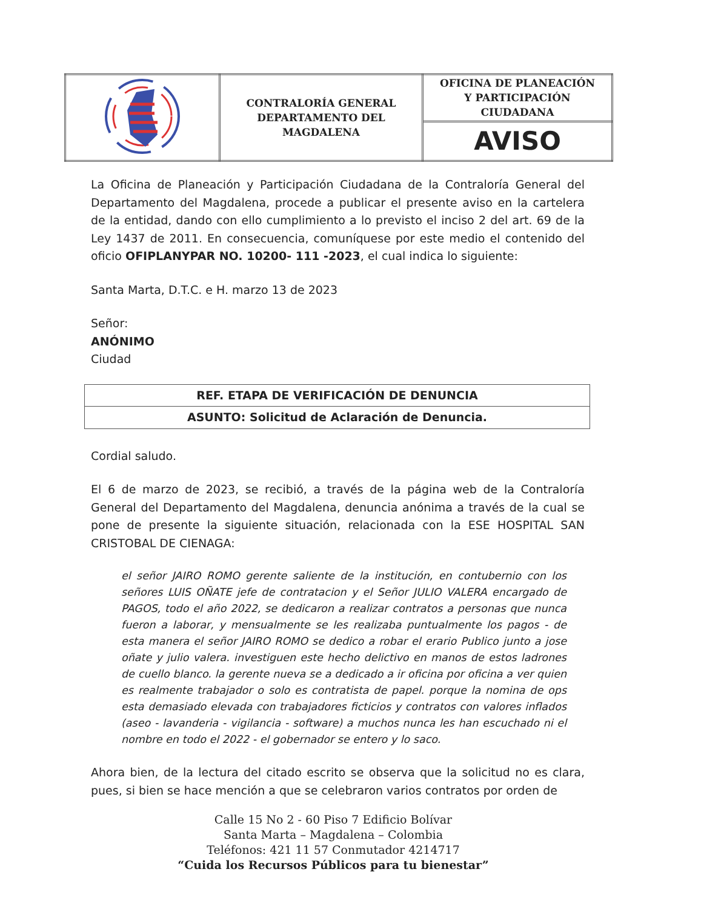| | CONTRALORÍA GENERAL DEPARTAMENTO DEL MAGDALENA | OFICINA DE PLANEACIÓN Y PARTICIPACIÓN CIUDADANA |
| | | AVISO |
La Oficina de Planeación y Participación Ciudadana de la Contraloría General del Departamento del Magdalena, procede a publicar el presente aviso en la cartelera de la entidad, dando con ello cumplimiento a lo previsto el inciso 2 del art. 69 de la Ley 1437 de 2011. En consecuencia, comuníquese por este medio el contenido del oficio OFIPLANYPAR NO. 10200- 111 -2023, el cual indica lo siguiente:
Santa Marta, D.T.C. e H. marzo 13 de 2023
Señor:
ANÓNIMO
Ciudad
| REF. ETAPA DE VERIFICACIÓN DE DENUNCIA |
| ASUNTO: Solicitud de Aclaración de Denuncia. |
Cordial saludo.
El 6 de marzo de 2023, se recibió, a través de la página web de la Contraloría General del Departamento del Magdalena, denuncia anónima a través de la cual se pone de presente la siguiente situación, relacionada con la ESE HOSPITAL SAN CRISTOBAL DE CIENAGA:
el señor JAIRO ROMO gerente saliente de la institución, en contubernio con los señores LUIS OÑATE jefe de contratacion y el Señor JULIO VALERA encargado de PAGOS, todo el año 2022, se dedicaron a realizar contratos a personas que nunca fueron a laborar, y mensualmente se les realizaba puntualmente los pagos - de esta manera el señor JAIRO ROMO se dedico a robar el erario Publico junto a jose oñate y julio valera. investiguen este hecho delictivo en manos de estos ladrones de cuello blanco. la gerente nueva se a dedicado a ir oficina por oficina a ver quien es realmente trabajador o solo es contratista de papel. porque la nomina de ops esta demasiado elevada con trabajadores ficticios y contratos con valores inflados (aseo - lavanderia - vigilancia - software) a muchos nunca les han escuchado ni el nombre en todo el 2022 - el gobernador se entero y lo saco.
Ahora bien, de la lectura del citado escrito se observa que la solicitud no es clara, pues, si bien se hace mención a que se celebraron varios contratos por orden de
Calle 15 No 2 - 60 Piso 7 Edificio Bolívar
Santa Marta – Magdalena – Colombia
Teléfonos: 421 11 57 Conmutador 4214717
“Cuida los Recursos Públicos para tu bienestar”